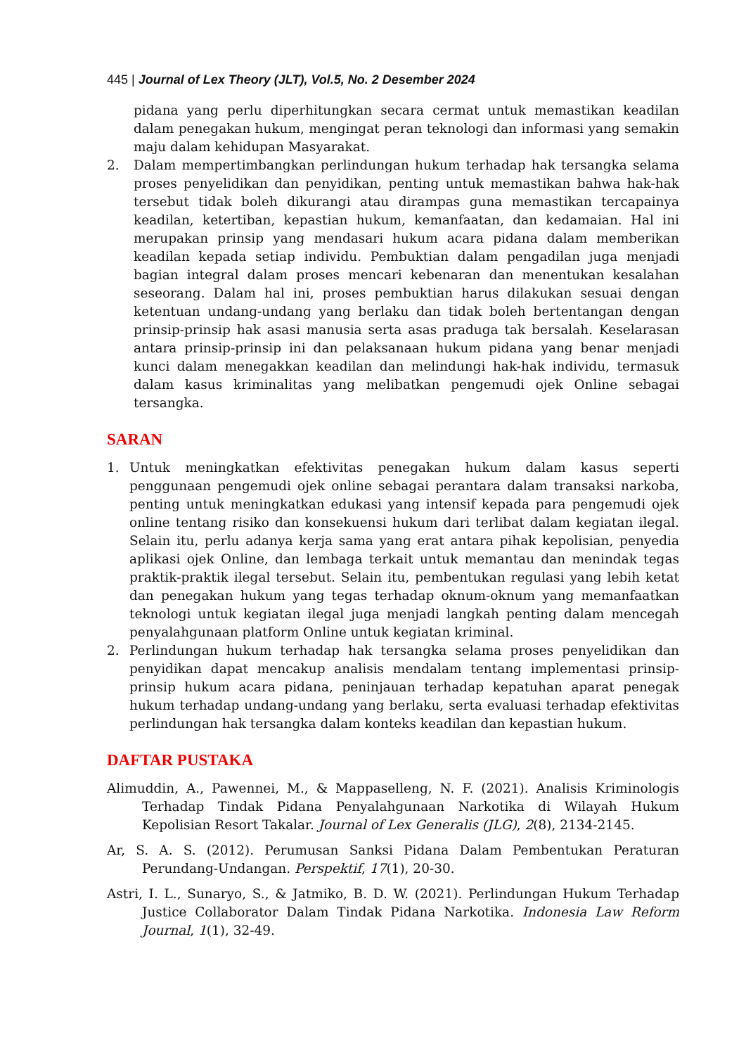445 | Journal of Lex Theory (JLT), Vol.5, No. 2 Desember 2024
pidana yang perlu diperhitungkan secara cermat untuk memastikan keadilan dalam penegakan hukum, mengingat peran teknologi dan informasi yang semakin maju dalam kehidupan Masyarakat.
2. Dalam mempertimbangkan perlindungan hukum terhadap hak tersangka selama proses penyelidikan dan penyidikan, penting untuk memastikan bahwa hak-hak tersebut tidak boleh dikurangi atau dirampas guna memastikan tercapainya keadilan, ketertiban, kepastian hukum, kemanfaatan, dan kedamaian. Hal ini merupakan prinsip yang mendasari hukum acara pidana dalam memberikan keadilan kepada setiap individu. Pembuktian dalam pengadilan juga menjadi bagian integral dalam proses mencari kebenaran dan menentukan kesalahan seseorang. Dalam hal ini, proses pembuktian harus dilakukan sesuai dengan ketentuan undang-undang yang berlaku dan tidak boleh bertentangan dengan prinsip-prinsip hak asasi manusia serta asas praduga tak bersalah. Keselarasan antara prinsip-prinsip ini dan pelaksanaan hukum pidana yang benar menjadi kunci dalam menegakkan keadilan dan melindungi hak-hak individu, termasuk dalam kasus kriminalitas yang melibatkan pengemudi ojek Online sebagai tersangka.
SARAN
1. Untuk meningkatkan efektivitas penegakan hukum dalam kasus seperti penggunaan pengemudi ojek online sebagai perantara dalam transaksi narkoba, penting untuk meningkatkan edukasi yang intensif kepada para pengemudi ojek online tentang risiko dan konsekuensi hukum dari terlibat dalam kegiatan ilegal. Selain itu, perlu adanya kerja sama yang erat antara pihak kepolisian, penyedia aplikasi ojek Online, dan lembaga terkait untuk memantau dan menindak tegas praktik-praktik ilegal tersebut. Selain itu, pembentukan regulasi yang lebih ketat dan penegakan hukum yang tegas terhadap oknum-oknum yang memanfaatkan teknologi untuk kegiatan ilegal juga menjadi langkah penting dalam mencegah penyalahgunaan platform Online untuk kegiatan kriminal.
2. Perlindungan hukum terhadap hak tersangka selama proses penyelidikan dan penyidikan dapat mencakup analisis mendalam tentang implementasi prinsip-prinsip hukum acara pidana, peninjauan terhadap kepatuhan aparat penegak hukum terhadap undang-undang yang berlaku, serta evaluasi terhadap efektivitas perlindungan hak tersangka dalam konteks keadilan dan kepastian hukum.
DAFTAR PUSTAKA
Alimuddin, A., Pawennei, M., & Mappaselleng, N. F. (2021). Analisis Kriminologis Terhadap Tindak Pidana Penyalahgunaan Narkotika di Wilayah Hukum Kepolisian Resort Takalar. Journal of Lex Generalis (JLG), 2(8), 2134-2145.
Ar, S. A. S. (2012). Perumusan Sanksi Pidana Dalam Pembentukan Peraturan Perundang-Undangan. Perspektif, 17(1), 20-30.
Astri, I. L., Sunaryo, S., & Jatmiko, B. D. W. (2021). Perlindungan Hukum Terhadap Justice Collaborator Dalam Tindak Pidana Narkotika. Indonesia Law Reform Journal, 1(1), 32-49.